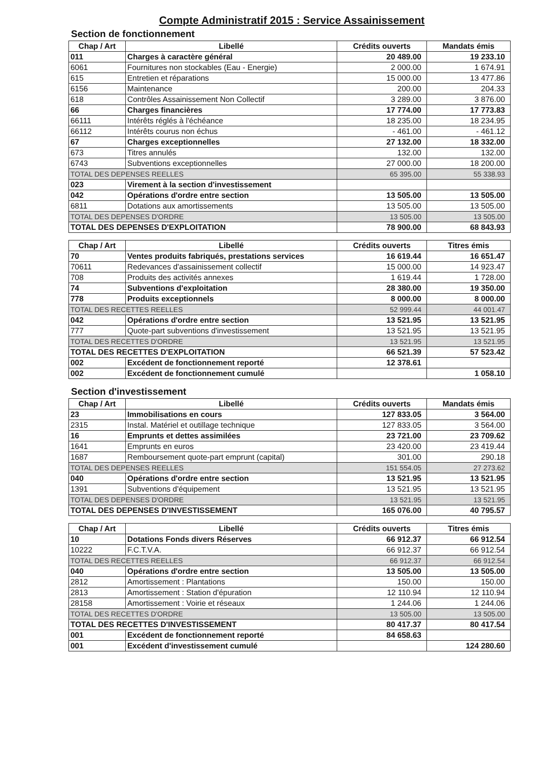Compte Administratif 2015 : Service Assainissement
Section de fonctionnement
| Chap / Art | Libellé | Crédits ouverts | Mandats émis |
| --- | --- | --- | --- |
| 011 | Charges à caractère général | 20 489.00 | 19 233.10 |
| 6061 | Fournitures non stockables (Eau - Energie) | 2 000.00 | 1 674.91 |
| 615 | Entretien et réparations | 15 000.00 | 13 477.86 |
| 6156 | Maintenance | 200.00 | 204.33 |
| 618 | Contrôles Assainissement Non Collectif | 3 289.00 | 3 876.00 |
| 66 | Charges financières | 17 774.00 | 17 773.83 |
| 66111 | Intérêts réglés à l'échéance | 18 235.00 | 18 234.95 |
| 66112 | Intérêts courus non échus | - 461.00 | - 461.12 |
| 67 | Charges exceptionnelles | 27 132.00 | 18 332.00 |
| 673 | Titres annulés | 132.00 | 132.00 |
| 6743 | Subventions exceptionnelles | 27 000.00 | 18 200.00 |
| TOTAL DES DEPENSES REELLES | | 65 395.00 | 55 338.93 |
| 023 | Virement à la section d'investissement | | |
| 042 | Opérations d'ordre entre section | 13 505.00 | 13 505.00 |
| 6811 | Dotations aux amortissements | 13 505.00 | 13 505.00 |
| TOTAL DES DEPENSES D'ORDRE | | 13 505.00 | 13 505.00 |
| TOTAL DES DEPENSES D'EXPLOITATION | | 78 900.00 | 68 843.93 |
| Chap / Art | Libellé | Crédits ouverts | Titres émis |
| --- | --- | --- | --- |
| 70 | Ventes produits fabriqués, prestations services | 16 619.44 | 16 651.47 |
| 70611 | Redevances d'assainissement collectif | 15 000.00 | 14 923.47 |
| 708 | Produits des activités annexes | 1 619.44 | 1 728.00 |
| 74 | Subventions d'exploitation | 28 380.00 | 19 350.00 |
| 778 | Produits exceptionnels | 8 000.00 | 8 000.00 |
| TOTAL DES RECETTES REELLES | | 52 999.44 | 44 001.47 |
| 042 | Opérations d'ordre entre section | 13 521.95 | 13 521.95 |
| 777 | Quote-part subventions d'investissement | 13 521.95 | 13 521.95 |
| TOTAL DES RECETTES D'ORDRE | | 13 521.95 | 13 521.95 |
| TOTAL DES RECETTES D'EXPLOITATION | | 66 521.39 | 57 523.42 |
| 002 | Excédent de fonctionnement reporté | 12 378.61 | |
| 002 | Excédent de fonctionnement cumulé | | 1 058.10 |
Section d'investissement
| Chap / Art | Libellé | Crédits ouverts | Mandats émis |
| --- | --- | --- | --- |
| 23 | Immobilisations en cours | 127 833.05 | 3 564.00 |
| 2315 | Instal. Matériel et outillage technique | 127 833.05 | 3 564.00 |
| 16 | Emprunts et dettes assimilées | 23 721.00 | 23 709.62 |
| 1641 | Emprunts en euros | 23 420.00 | 23 419.44 |
| 1687 | Remboursement quote-part emprunt (capital) | 301.00 | 290.18 |
| TOTAL DES DEPENSES REELLES | | 151 554.05 | 27 273.62 |
| 040 | Opérations d'ordre entre section | 13 521.95 | 13 521.95 |
| 1391 | Subventions d'équipement | 13 521.95 | 13 521.95 |
| TOTAL DES DEPENSES D'ORDRE | | 13 521.95 | 13 521.95 |
| TOTAL DES DEPENSES D'INVESTISSEMENT | | 165 076.00 | 40 795.57 |
| Chap / Art | Libellé | Crédits ouverts | Titres émis |
| --- | --- | --- | --- |
| 10 | Dotations Fonds divers Réserves | 66 912.37 | 66 912.54 |
| 10222 | F.C.T.V.A. | 66 912.37 | 66 912.54 |
| TOTAL DES RECETTES REELLES | | 66 912.37 | 66 912.54 |
| 040 | Opérations d'ordre entre section | 13 505.00 | 13 505.00 |
| 2812 | Amortissement : Plantations | 150.00 | 150.00 |
| 2813 | Amortissement : Station d'épuration | 12 110.94 | 12 110.94 |
| 28158 | Amortissement : Voirie et réseaux | 1 244.06 | 1 244.06 |
| TOTAL DES RECETTES D'ORDRE | | 13 505.00 | 13 505.00 |
| TOTAL DES RECETTES D'INVESTISSEMENT | | 80 417.37 | 80 417.54 |
| 001 | Excédent de fonctionnement reporté | 84 658.63 | |
| 001 | Excédent d'investissement cumulé | | 124 280.60 |